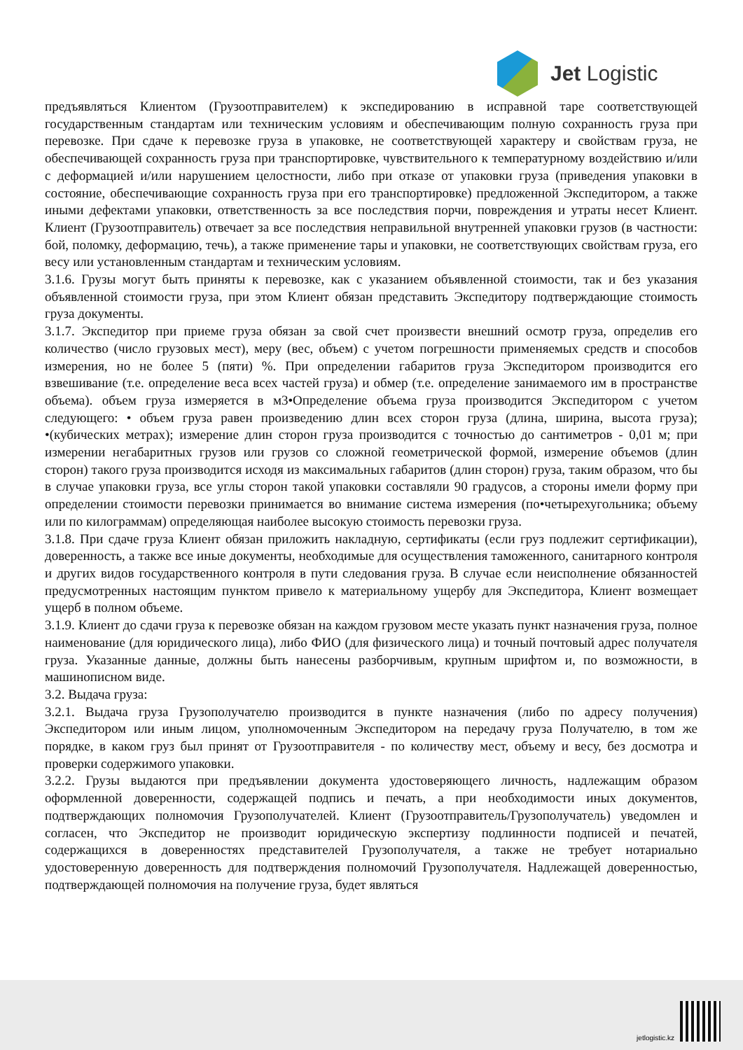Jet Logistic
предъявляться Клиентом (Грузоотправителем) к экспедированию в исправной таре соответствующей государственным стандартам или техническим условиям и обеспечивающим полную сохранность груза при перевозке. При сдаче к перевозке груза в упаковке, не соответствующей характеру и свойствам груза, не обеспечивающей сохранность груза при транспортировке, чувствительного к температурному воздействию и/или с деформацией и/или нарушением целостности, либо при отказе от упаковки груза (приведения упаковки в состояние, обеспечивающие сохранность груза при его транспортировке) предложенной Экспедитором, а также иными дефектами упаковки, ответственность за все последствия порчи, повреждения и утраты несет Клиент. Клиент (Грузоотправитель) отвечает за все последствия неправильной внутренней упаковки грузов (в частности: бой, поломку, деформацию, течь), а также применение тары и упаковки, не соответствующих свойствам груза, его весу или установленным стандартам и техническим условиям.
3.1.6. Грузы могут быть приняты к перевозке, как с указанием объявленной стоимости, так и без указания объявленной стоимости груза, при этом Клиент обязан представить Экспедитору подтверждающие стоимость груза документы.
3.1.7. Экспедитор при приеме груза обязан за свой счет произвести внешний осмотр груза, определив его количество (число грузовых мест), меру (вес, объем) с учетом погрешности применяемых средств и способов измерения, но не более 5 (пяти) %. При определении габаритов груза Экспедитором производится его взвешивание (т.е. определение веса всех частей груза) и обмер (т.е. определение занимаемого им в пространстве объема). объем груза измеряется в м3•Определение объема груза производится Экспедитором с учетом следующего: • объем груза равен произведению длин всех сторон груза (длина, ширина, высота груза); •(кубических метрах); измерение длин сторон груза производится с точностью до сантиметров - 0,01 м; при измерении негабаритных грузов или грузов со сложной геометрической формой, измерение объемов (длин сторон) такого груза производится исходя из максимальных габаритов (длин сторон) груза, таким образом, что бы в случае упаковки груза, все углы сторон такой упаковки составляли 90 градусов, а стороны имели форму при определении стоимости перевозки принимается во внимание система измерения (по•четырехугольника; объему или по килограммам) определяющая наиболее высокую стоимость перевозки груза.
3.1.8. При сдаче груза Клиент обязан приложить накладную, сертификаты (если груз подлежит сертификации), доверенность, а также все иные документы, необходимые для осуществления таможенного, санитарного контроля и других видов государственного контроля в пути следования груза. В случае если неисполнение обязанностей предусмотренных настоящим пунктом привело к материальному ущербу для Экспедитора, Клиент возмещает ущерб в полном объеме.
3.1.9. Клиент до сдачи груза к перевозке обязан на каждом грузовом месте указать пункт назначения груза, полное наименование (для юридического лица), либо ФИО (для физического лица) и точный почтовый адрес получателя груза. Указанные данные, должны быть нанесены разборчивым, крупным шрифтом и, по возможности, в машинописном виде.
3.2. Выдача груза:
3.2.1. Выдача груза Грузополучателю производится в пункте назначения (либо по адресу получения) Экспедитором или иным лицом, уполномоченным Экспедитором на передачу груза Получателю, в том же порядке, в каком груз был принят от Грузоотправителя - по количеству мест, объему и весу, без досмотра и проверки содержимого упаковки.
3.2.2. Грузы выдаются при предъявлении документа удостоверяющего личность, надлежащим образом оформленной доверенности, содержащей подпись и печать, а при необходимости иных документов, подтверждающих полномочия Грузополучателей. Клиент (Грузоотправитель/Грузополучатель) уведомлен и согласен, что Экспедитор не производит юридическую экспертизу подлинности подписей и печатей, содержащихся в доверенностях представителей Грузополучателя, а также не требует нотариально удостоверенную доверенность для подтверждения полномочий Грузополучателя. Надлежащей доверенностью, подтверждающей полномочия на получение груза, будет являться
jetlogistic.kz